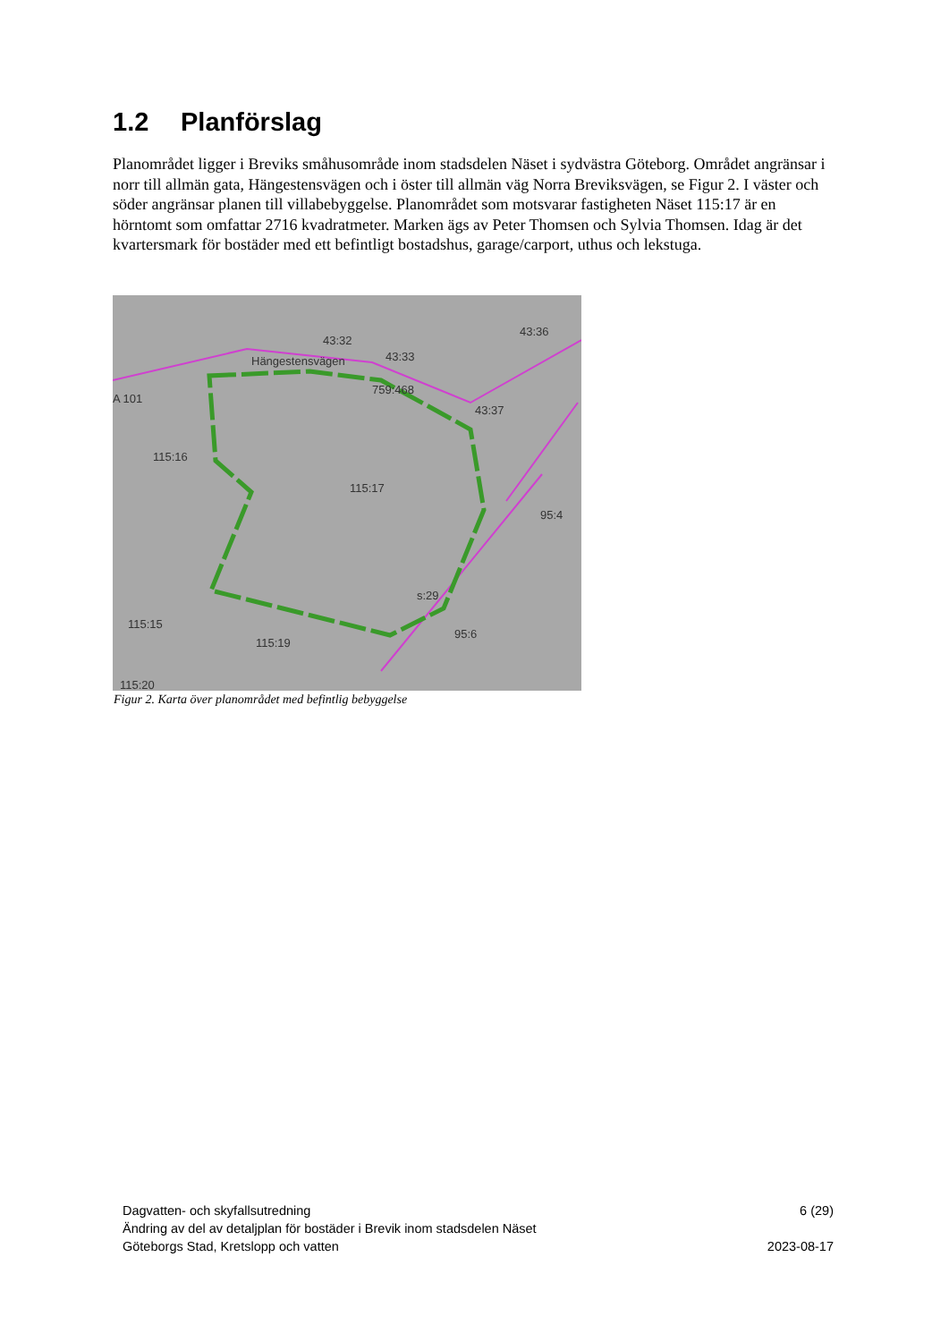1.2 Planförslag
Planområdet ligger i Breviks småhusområde inom stadsdelen Näset i sydvästra Göteborg. Området angränsar i norr till allmän gata, Hängestensvägen och i öster till allmän väg Norra Breviksvägen, se Figur 2. I väster och söder angränsar planen till villabebyggelse. Planområdet som motsvarar fastigheten Näset 115:17 är en hörntomt som omfattar 2716 kvadratmeter. Marken ägs av Peter Thomsen och Sylvia Thomsen. Idag är det kvartersmark för bostäder med ett befintligt bostadshus, garage/carport, uthus och lekstuga.
Hängestensvägen
43:32
43:33
43:36
A 101
759:468
43:37
115:16
115:17
95:4
s:29
115:15
115:19
95:6
115:20
Figur 2. Karta över planområdet med befintlig bebyggelse
Dagvatten- och skyfallsutredning 6 (29)
Ändring av del av detaljplan för bostäder i Brevik inom stadsdelen Näset
Göteborgs Stad, Kretslopp och vatten 2023-08-17